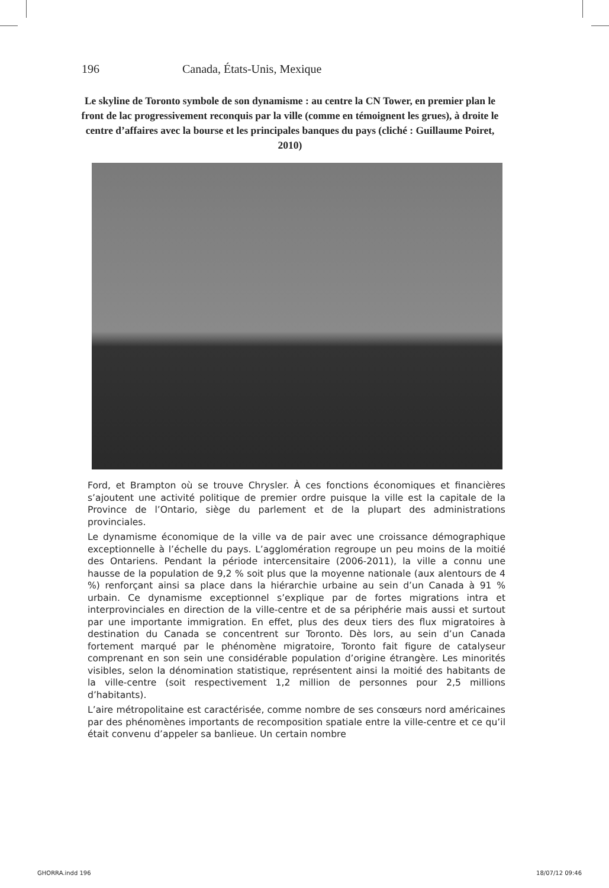196 Canada, États-Unis, Mexique
Le skyline de Toronto symbole de son dynamisme : au centre la CN Tower, en premier plan le front de lac progressivement reconquis par la ville (comme en témoignent les grues), à droite le centre d’affaires avec la bourse et les principales banques du pays (cliché : Guillaume Poiret, 2010)
Ford, et Brampton où se trouve Chrysler. À ces fonctions économiques et financières s’ajoutent une activité politique de premier ordre puisque la ville est la capitale de la Province de l’Ontario, siège du parlement et de la plupart des administrations provinciales.
Le dynamisme économique de la ville va de pair avec une croissance démographique exceptionnelle à l’échelle du pays. L’agglomération regroupe un peu moins de la moitié des Ontariens. Pendant la période intercensitaire (2006-2011), la ville a connu une hausse de la population de 9,2 % soit plus que la moyenne nationale (aux alentours de 4 %) renforçant ainsi sa place dans la hiérarchie urbaine au sein d’un Canada à 91 % urbain. Ce dynamisme exceptionnel s’explique par de fortes migrations intra et interprovinciales en direction de la ville-centre et de sa périphérie mais aussi et surtout par une importante immigration. En effet, plus des deux tiers des flux migratoires à destination du Canada se concentrent sur Toronto. Dès lors, au sein d’un Canada fortement marqué par le phénomène migratoire, Toronto fait figure de catalyseur comprenant en son sein une considérable population d’origine étrangère. Les minorités visibles, selon la dénomination statistique, représentent ainsi la moitié des habitants de la ville-centre (soit respectivement 1,2 million de personnes pour 2,5 millions d’habitants).
L’aire métropolitaine est caractérisée, comme nombre de ses consœurs nord américaines par des phénomènes importants de recomposition spatiale entre la ville-centre et ce qu’il était convenu d’appeler sa banlieue. Un certain nombre
GHORRA.indd 196 18/07/12 09:46